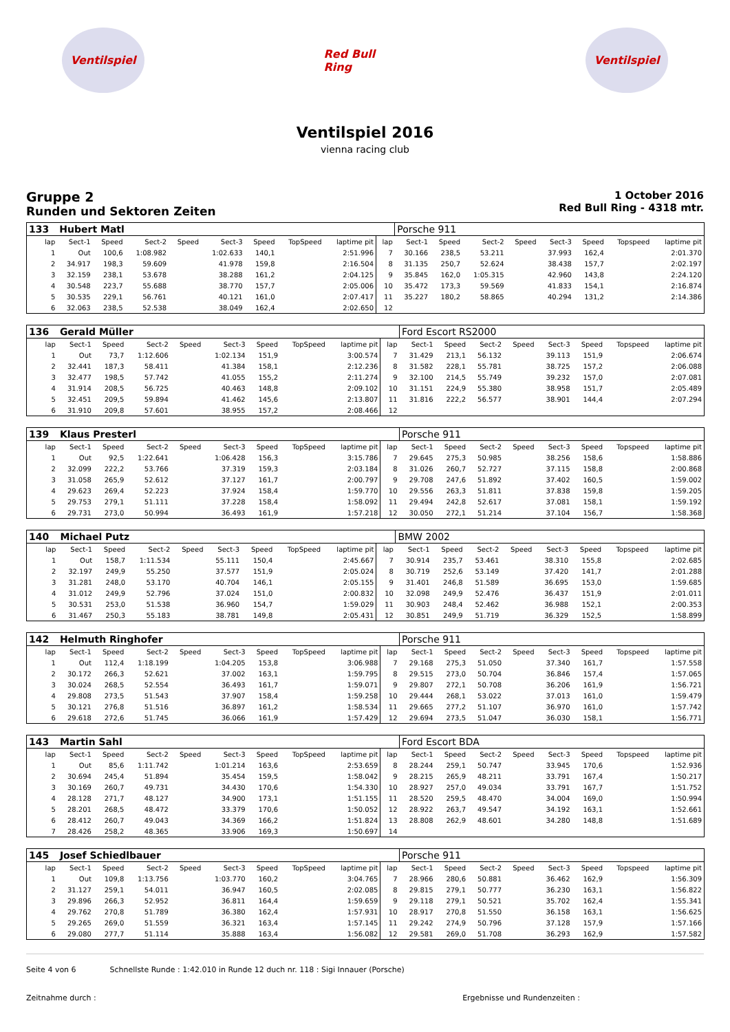Ventilspiel Red Bull Ring
Ventilspiel
Ventilspiel 2016
vienna racing club
Gruppe 2
Runden und Sektoren Zeiten
1 October 2016
Red Bull Ring - 4318 mtr.
| 133 | Hubert Matl | | | | | | | | | Porsche 911 | | | | | | | |
| lap | Sect-1 | Speed | Sect-2 | Speed | Sect-3 | Speed | TopSpeed | laptime pit | lap | Sect-1 | Speed | Sect-2 | Speed | Sect-3 | Speed | Topspeed | laptime pit |
| 1 | Out | 100,6 | 1:08.982 | | 1:02.633 | 140,1 | | 2:51.996 | 7 | 30.166 | 238,5 | 53.211 | | 37.993 | 162,4 | | 2:01.370 |
| 2 | 34.917 | 198,3 | 59.609 | | 41.978 | 159,8 | | 2:16.504 | 8 | 31.135 | 250,7 | 52.624 | | 38.438 | 157,7 | | 2:02.197 |
| 3 | 32.159 | 238,1 | 53.678 | | 38.288 | 161,2 | | 2:04.125 | 9 | 35.845 | 162,0 | 1:05.315 | | 42.960 | 143,8 | | 2:24.120 |
| 4 | 30.548 | 223,7 | 55.688 | | 38.770 | 157,7 | | 2:05.006 | 10 | 35.472 | 173,3 | 59.569 | | 41.833 | 154,1 | | 2:16.874 |
| 5 | 30.535 | 229,1 | 56.761 | | 40.121 | 161,0 | | 2:07.417 | 11 | 35.227 | 180,2 | 58.865 | | 40.294 | 131,2 | | 2:14.386 |
| 6 | 32.063 | 238,5 | 52.538 | | 38.049 | 162,4 | | 2:02.650 | 12 | | | | | | | | |
| 136 | Gerald Müller | | | | | | | | | Ford Escort RS2000 | | | | | | | |
| lap | Sect-1 | Speed | Sect-2 | Speed | Sect-3 | Speed | TopSpeed | laptime pit | lap | Sect-1 | Speed | Sect-2 | Speed | Sect-3 | Speed | Topspeed | laptime pit |
| 1 | Out | 73,7 | 1:12.606 | | 1:02.134 | 151,9 | | 3:00.574 | 7 | 31.429 | 213,1 | 56.132 | | 39.113 | 151,9 | | 2:06.674 |
| 2 | 32.441 | 187,3 | 58.411 | | 41.384 | 158,1 | | 2:12.236 | 8 | 31.582 | 228,1 | 55.781 | | 38.725 | 157,2 | | 2:06.088 |
| 3 | 32.477 | 198,5 | 57.742 | | 41.055 | 155,2 | | 2:11.274 | 9 | 32.100 | 214,5 | 55.749 | | 39.232 | 157,0 | | 2:07.081 |
| 4 | 31.914 | 208,5 | 56.725 | | 40.463 | 148,8 | | 2:09.102 | 10 | 31.151 | 224,9 | 55.380 | | 38.958 | 151,7 | | 2:05.489 |
| 5 | 32.451 | 209,5 | 59.894 | | 41.462 | 145,6 | | 2:13.807 | 11 | 31.816 | 222,2 | 56.577 | | 38.901 | 144,4 | | 2:07.294 |
| 6 | 31.910 | 209,8 | 57.601 | | 38.955 | 157,2 | | 2:08.466 | 12 | | | | | | | | |
| 139 | Klaus Presterl | | | | | | | | | Porsche 911 | | | | | | | |
| lap | Sect-1 | Speed | Sect-2 | Speed | Sect-3 | Speed | TopSpeed | laptime pit | lap | Sect-1 | Speed | Sect-2 | Speed | Sect-3 | Speed | Topspeed | laptime pit |
| 1 | Out | 92,5 | 1:22.641 | | 1:06.428 | 156,3 | | 3:15.786 | 7 | 29.645 | 275,3 | 50.985 | | 38.256 | 158,6 | | 1:58.886 |
| 2 | 32.099 | 222,2 | 53.766 | | 37.319 | 159,3 | | 2:03.184 | 8 | 31.026 | 260,7 | 52.727 | | 37.115 | 158,8 | | 2:00.868 |
| 3 | 31.058 | 265,9 | 52.612 | | 37.127 | 161,7 | | 2:00.797 | 9 | 29.708 | 247,6 | 51.892 | | 37.402 | 160,5 | | 1:59.002 |
| 4 | 29.623 | 269,4 | 52.223 | | 37.924 | 158,4 | | 1:59.770 | 10 | 29.556 | 263,3 | 51.811 | | 37.838 | 159,8 | | 1:59.205 |
| 5 | 29.753 | 279,1 | 51.111 | | 37.228 | 158,4 | | 1:58.092 | 11 | 29.494 | 242,8 | 52.617 | | 37.081 | 158,1 | | 1:59.192 |
| 6 | 29.731 | 273,0 | 50.994 | | 36.493 | 161,9 | | 1:57.218 | 12 | 30.050 | 272,1 | 51.214 | | 37.104 | 156,7 | | 1:58.368 |
| 140 | Michael Putz | | | | | | | | | BMW 2002 | | | | | | | |
| lap | Sect-1 | Speed | Sect-2 | Speed | Sect-3 | Speed | TopSpeed | laptime pit | lap | Sect-1 | Speed | Sect-2 | Speed | Sect-3 | Speed | Topspeed | laptime pit |
| 1 | Out | 158,7 | 1:11.534 | | 55.111 | 150,4 | | 2:45.667 | 7 | 30.914 | 235,7 | 53.461 | | 38.310 | 155,8 | | 2:02.685 |
| 2 | 32.197 | 249,9 | 55.250 | | 37.577 | 151,9 | | 2:05.024 | 8 | 30.719 | 252,6 | 53.149 | | 37.420 | 141,7 | | 2:01.288 |
| 3 | 31.281 | 248,0 | 53.170 | | 40.704 | 146,1 | | 2:05.155 | 9 | 31.401 | 246,8 | 51.589 | | 36.695 | 153,0 | | 1:59.685 |
| 4 | 31.012 | 249,9 | 52.796 | | 37.024 | 151,0 | | 2:00.832 | 10 | 32.098 | 249,9 | 52.476 | | 36.437 | 151,9 | | 2:01.011 |
| 5 | 30.531 | 253,0 | 51.538 | | 36.960 | 154,7 | | 1:59.029 | 11 | 30.903 | 248,4 | 52.462 | | 36.988 | 152,1 | | 2:00.353 |
| 6 | 31.467 | 250,3 | 55.183 | | 38.781 | 149,8 | | 2:05.431 | 12 | 30.851 | 249,9 | 51.719 | | 36.329 | 152,5 | | 1:58.899 |
| 142 | Helmuth Ringhofer | | | | | | | | | Porsche 911 | | | | | | | |
| lap | Sect-1 | Speed | Sect-2 | Speed | Sect-3 | Speed | TopSpeed | laptime pit | lap | Sect-1 | Speed | Sect-2 | Speed | Sect-3 | Speed | Topspeed | laptime pit |
| 1 | Out | 112,4 | 1:18.199 | | 1:04.205 | 153,8 | | 3:06.988 | 7 | 29.168 | 275,3 | 51.050 | | 37.340 | 161,7 | | 1:57.558 |
| 2 | 30.172 | 266,3 | 52.621 | | 37.002 | 163,1 | | 1:59.795 | 8 | 29.515 | 273,0 | 50.704 | | 36.846 | 157,4 | | 1:57.065 |
| 3 | 30.024 | 268,5 | 52.554 | | 36.493 | 161,7 | | 1:59.071 | 9 | 29.807 | 272,1 | 50.708 | | 36.206 | 161,9 | | 1:56.721 |
| 4 | 29.808 | 273,5 | 51.543 | | 37.907 | 158,4 | | 1:59.258 | 10 | 29.444 | 268,1 | 53.022 | | 37.013 | 161,0 | | 1:59.479 |
| 5 | 30.121 | 276,8 | 51.516 | | 36.897 | 161,2 | | 1:58.534 | 11 | 29.665 | 277,2 | 51.107 | | 36.970 | 161,0 | | 1:57.742 |
| 6 | 29.618 | 272,6 | 51.745 | | 36.066 | 161,9 | | 1:57.429 | 12 | 29.694 | 273,5 | 51.047 | | 36.030 | 158,1 | | 1:56.771 |
| 143 | Martin Sahl | | | | | | | | | Ford Escort BDA | | | | | | | |
| lap | Sect-1 | Speed | Sect-2 | Speed | Sect-3 | Speed | TopSpeed | laptime pit | lap | Sect-1 | Speed | Sect-2 | Speed | Sect-3 | Speed | Topspeed | laptime pit |
| 1 | Out | 85,6 | 1:11.742 | | 1:01.214 | 163,6 | | 2:53.659 | 8 | 28.244 | 259,1 | 50.747 | | 33.945 | 170,6 | | 1:52.936 |
| 2 | 30.694 | 245,4 | 51.894 | | 35.454 | 159,5 | | 1:58.042 | 9 | 28.215 | 265,9 | 48.211 | | 33.791 | 167,4 | | 1:50.217 |
| 3 | 30.169 | 260,7 | 49.731 | | 34.430 | 170,6 | | 1:54.330 | 10 | 28.927 | 257,0 | 49.034 | | 33.791 | 167,7 | | 1:51.752 |
| 4 | 28.128 | 271,7 | 48.127 | | 34.900 | 173,1 | | 1:51.155 | 11 | 28.520 | 259,5 | 48.470 | | 34.004 | 169,0 | | 1:50.994 |
| 5 | 28.201 | 268,5 | 48.472 | | 33.379 | 170,6 | | 1:50.052 | 12 | 28.922 | 263,7 | 49.547 | | 34.192 | 163,1 | | 1:52.661 |
| 6 | 28.412 | 260,7 | 49.043 | | 34.369 | 166,2 | | 1:51.824 | 13 | 28.808 | 262,9 | 48.601 | | 34.280 | 148,8 | | 1:51.689 |
| 7 | 28.426 | 258,2 | 48.365 | | 33.906 | 169,3 | | 1:50.697 | 14 | | | | | | | | |
| 145 | Josef Schiedlbauer | | | | | | | | | Porsche 911 | | | | | | | |
| lap | Sect-1 | Speed | Sect-2 | Speed | Sect-3 | Speed | TopSpeed | laptime pit | lap | Sect-1 | Speed | Sect-2 | Speed | Sect-3 | Speed | Topspeed | laptime pit |
| 1 | Out | 109,8 | 1:13.756 | | 1:03.770 | 160,2 | | 3:04.765 | 7 | 28.966 | 280,6 | 50.881 | | 36.462 | 162,9 | | 1:56.309 |
| 2 | 31.127 | 259,1 | 54.011 | | 36.947 | 160,5 | | 2:02.085 | 8 | 29.815 | 279,1 | 50.777 | | 36.230 | 163,1 | | 1:56.822 |
| 3 | 29.896 | 266,3 | 52.952 | | 36.811 | 164,4 | | 1:59.659 | 9 | 29.118 | 279,1 | 50.521 | | 35.702 | 162,4 | | 1:55.341 |
| 4 | 29.762 | 270,8 | 51.789 | | 36.380 | 162,4 | | 1:57.931 | 10 | 28.917 | 270,8 | 51.550 | | 36.158 | 163,1 | | 1:56.625 |
| 5 | 29.265 | 269,0 | 51.559 | | 36.321 | 163,4 | | 1:57.145 | 11 | 29.242 | 274,9 | 50.796 | | 37.128 | 157,9 | | 1:57.166 |
| 6 | 29.080 | 277,7 | 51.114 | | 35.888 | 163,4 | | 1:56.082 | 12 | 29.581 | 269,0 | 51.708 | | 36.293 | 162,9 | | 1:57.582 |
Seite 4 von 6 Schnellste Runde : 1:42.010 in Runde 12 duch nr. 118 : Sigi Innauer (Porsche)
Zeitnahme durch : Ergebnisse und Rundenzeiten :